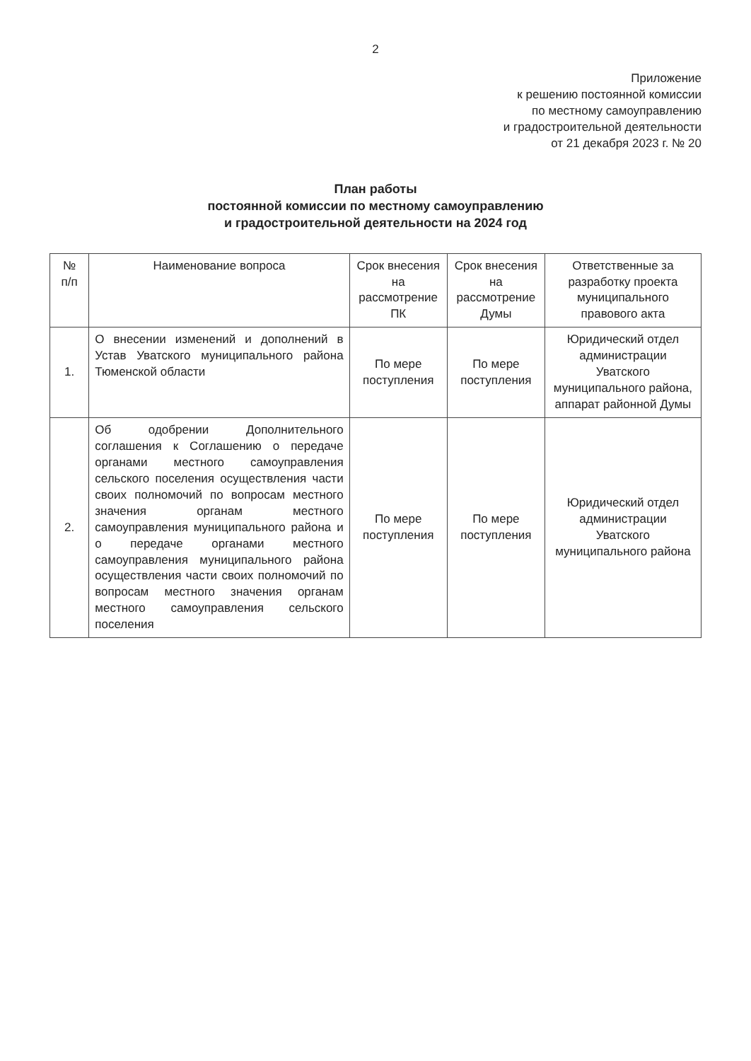2
Приложение
к решению постоянной комиссии
по местному самоуправлению
и градостроительной деятельности
от 21 декабря 2023 г. № 20
План работы
постоянной комиссии по местному самоуправлению
и градостроительной деятельности на 2024 год
| № п/п | Наименование вопроса | Срок внесения на рассмотрение ПК | Срок внесения на рассмотрение Думы | Ответственные за разработку проекта муниципального правового акта |
| --- | --- | --- | --- | --- |
| 1. | О внесении изменений и дополнений в Устав Уватского муниципального района Тюменской области | По мере поступления | По мере поступления | Юридический отдел администрации Уватского муниципального района, аппарат районной Думы |
| 2. | Об одобрении Дополнительного соглашения к Соглашению о передаче органами местного самоуправления сельского поселения осуществления части своих полномочий по вопросам местного значения органам местного самоуправления муниципального района и о передаче органами местного самоуправления муниципального района осуществления части своих полномочий по вопросам местного значения органам местного самоуправления сельского поселения | По мере поступления | По мере поступления | Юридический отдел администрации Уватского муниципального района |